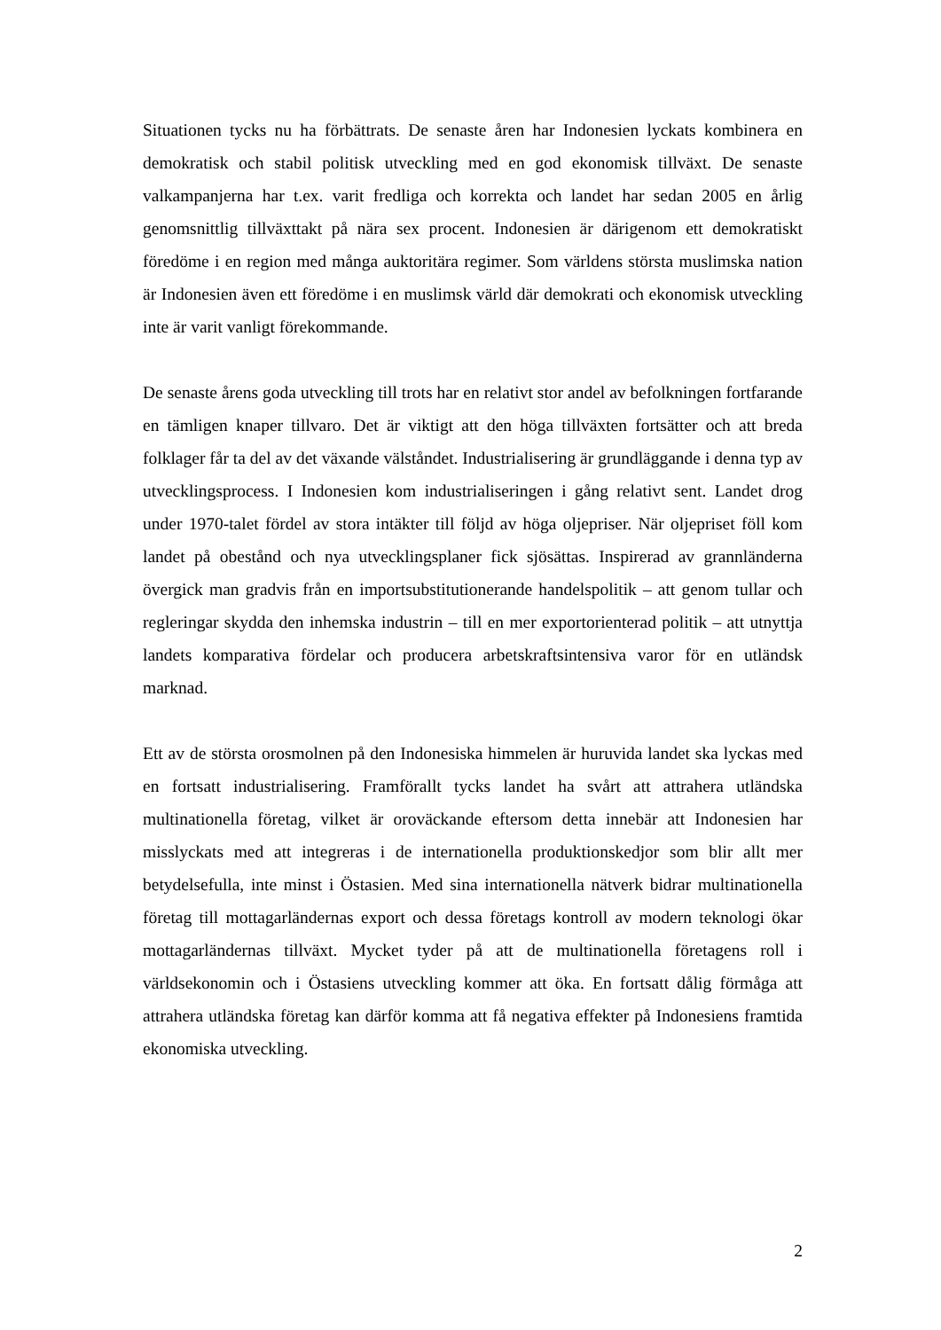Situationen tycks nu ha förbättrats. De senaste åren har Indonesien lyckats kombinera en demokratisk och stabil politisk utveckling med en god ekonomisk tillväxt. De senaste valkampanjerna har t.ex. varit fredliga och korrekta och landet har sedan 2005 en årlig genomsnittlig tillväxttakt på nära sex procent. Indonesien är därigenom ett demokratiskt föredöme i en region med många auktoritära regimer. Som världens största muslimska nation är Indonesien även ett föredöme i en muslimsk värld där demokrati och ekonomisk utveckling inte är varit vanligt förekommande.
De senaste årens goda utveckling till trots har en relativt stor andel av befolkningen fortfarande en tämligen knaper tillvaro. Det är viktigt att den höga tillväxten fortsätter och att breda folklager får ta del av det växande välståndet. Industrialisering är grundläggande i denna typ av utvecklingsprocess. I Indonesien kom industrialiseringen i gång relativt sent. Landet drog under 1970-talet fördel av stora intäkter till följd av höga oljepriser. När oljepriset föll kom landet på obestånd och nya utvecklingsplaner fick sjösättas. Inspirerad av grannländerna övergick man gradvis från en importsubstitutionerande handelspolitik – att genom tullar och regleringar skydda den inhemska industrin – till en mer exportorienterad politik – att utnyttja landets komparativa fördelar och producera arbetskraftsintensiva varor för en utländsk marknad.
Ett av de största orosmolnen på den Indonesiska himmelen är huruvida landet ska lyckas med en fortsatt industrialisering. Framförallt tycks landet ha svårt att attrahera utländska multinationella företag, vilket är oroväckande eftersom detta innebär att Indonesien har misslyckats med att integreras i de internationella produktionskedjor som blir allt mer betydelsefulla, inte minst i Östasien. Med sina internationella nätverk bidrar multinationella företag till mottagarländernas export och dessa företags kontroll av modern teknologi ökar mottagarländernas tillväxt. Mycket tyder på att de multinationella företagens roll i världsekonomin och i Östasiens utveckling kommer att öka. En fortsatt dålig förmåga att attrahera utländska företag kan därför komma att få negativa effekter på Indonesiens framtida ekonomiska utveckling.
2